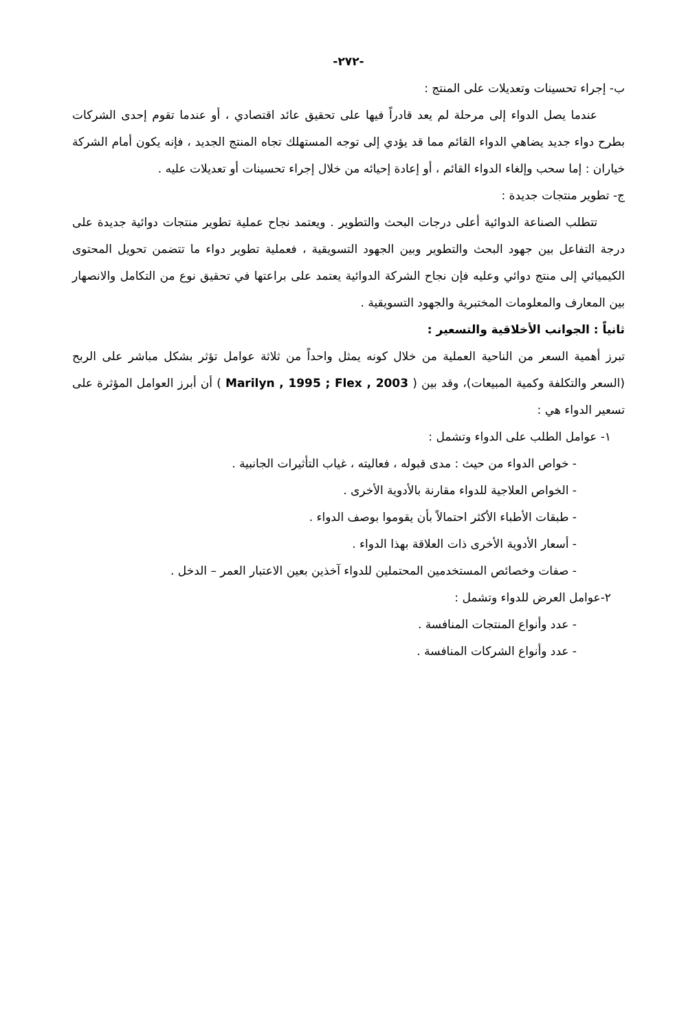-٢٧٢-
ب- إجراء تحسينات وتعديلات على المنتج :
عندما يصل الدواء إلى مرحلة لم يعد قادراً فيها على تحقيق عائد اقتصادي ، أو عندما تقوم إحدى الشركات بطرح دواء جديد يضاهي الدواء القائم مما قد يؤدي إلى توجه المستهلك تجاه المنتج الجديد ، فإنه يكون أمام الشركة خياران : إما سحب وإلغاء الدواء القائم ، أو إعادة إحيائه من خلال إجراء تحسينات أو تعديلات عليه .
ج- تطوير منتجات جديدة :
تتطلب الصناعة الدوائية أعلى درجات البحث والتطوير . ويعتمد نجاح عملية تطوير منتجات دوائية جديدة على درجة التفاعل بين جهود البحث والتطوير وبين الجهود التسويقية ، فعملية تطوير دواء ما تتضمن تحويل المحتوى الكيميائي إلى منتج دوائي وعليه فإن نجاح الشركة الدوائية يعتمد على براعتها في تحقيق نوع من التكامل والانصهار بين المعارف والمعلومات المختبرية والجهود التسويقية .
ثانياً : الجوانب الأخلاقية والتسعير :
تبرز أهمية السعر من الناحية العملية من خلال كونه يمثل واحداً من ثلاثة عوامل تؤثر بشكل مباشر على الربح (السعر والتكلفة وكمية المبيعات)، وقد بين ( Marilyn , 1995 ; Flex , 2003 ) أن أبرز العوامل المؤثرة على تسعير الدواء هي :
١- عوامل الطلب على الدواء وتشمل :
- خواص الدواء من حيث : مدى قبوله ، فعاليته ، غياب التأثيرات الجانبية .
- الخواص العلاجية للدواء مقارنة بالأدوية الأخرى .
- طبقات الأطباء الأكثر احتمالاً بأن يقوموا بوصف الدواء .
- أسعار الأدوية الأخرى ذات العلاقة بهذا الدواء .
- صفات وخصائص المستخدمين المحتملين للدواء آخذين بعين الاعتبار العمر – الدخل .
٢-عوامل العرض للدواء وتشمل :
- عدد وأنواع المنتجات المنافسة .
- عدد وأنواع الشركات المنافسة .